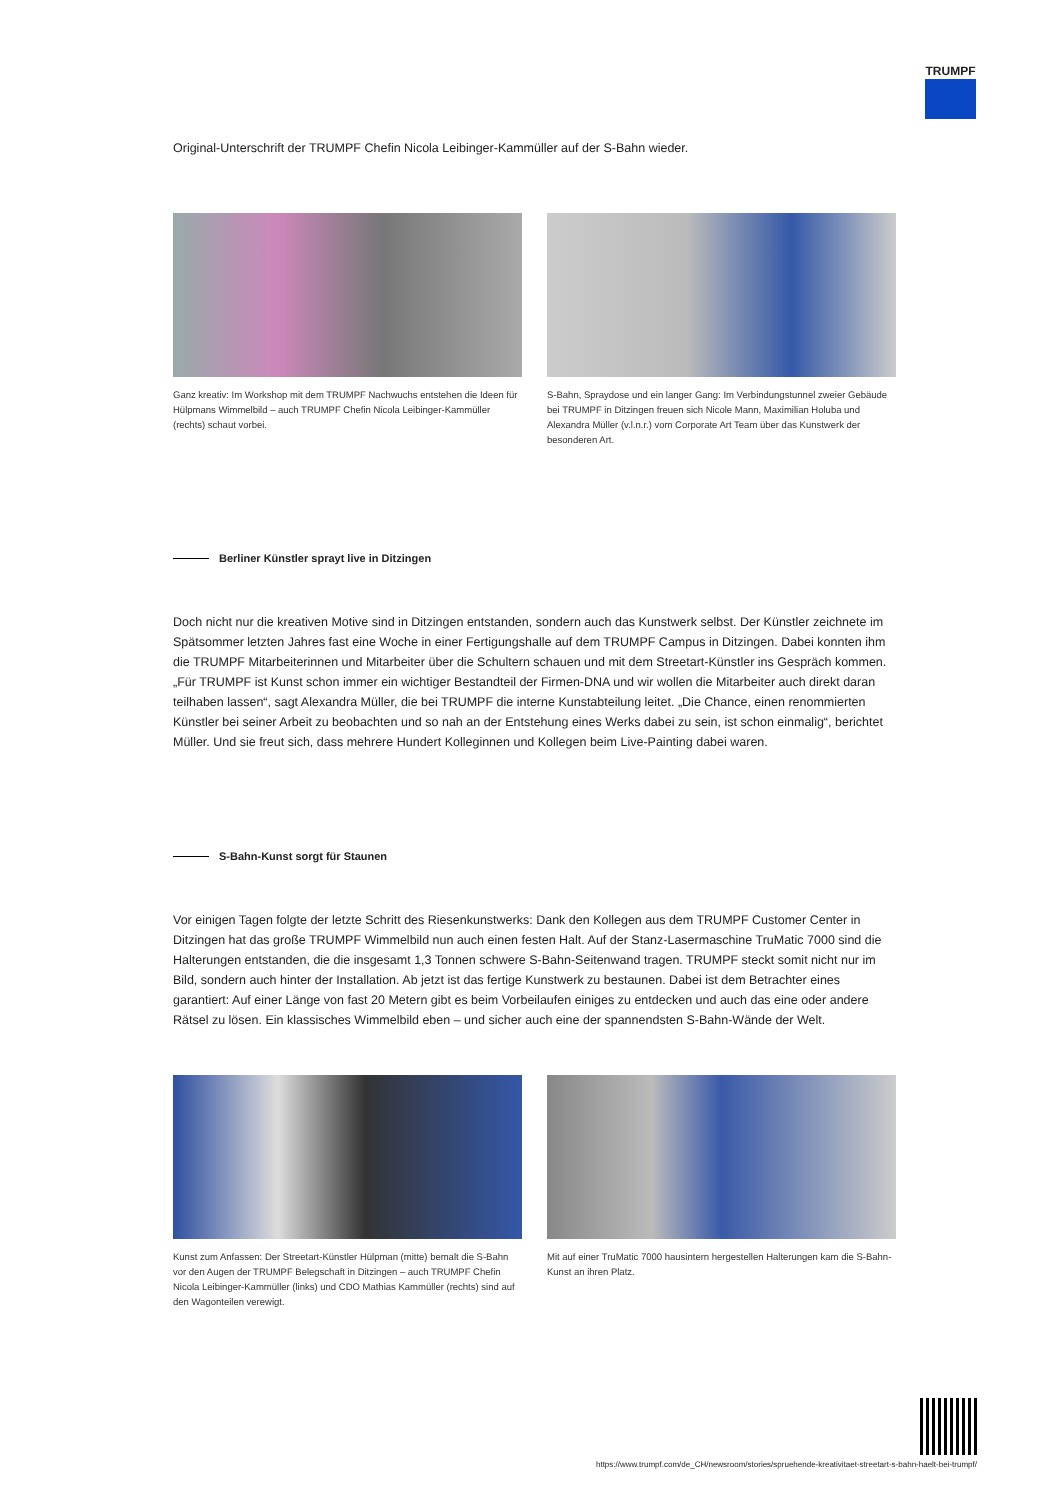TRUMPF
Original-Unterschrift der TRUMPF Chefin Nicola Leibinger-Kammüller auf der S-Bahn wieder.
Ganz kreativ: Im Workshop mit dem TRUMPF Nachwuchs entstehen die Ideen für Hülpmans Wimmelbild – auch TRUMPF Chefin Nicola Leibinger-Kammüller (rechts) schaut vorbei.
S-Bahn, Spraydose und ein langer Gang: Im Verbindungstunnel zweier Gebäude bei TRUMPF in Ditzingen freuen sich Nicole Mann, Maximilian Holuba und Alexandra Müller (v.l.n.r.) vom Corporate Art Team über das Kunstwerk der besonderen Art.
Berliner Künstler sprayt live in Ditzingen
Doch nicht nur die kreativen Motive sind in Ditzingen entstanden, sondern auch das Kunstwerk selbst. Der Künstler zeichnete im Spätsommer letzten Jahres fast eine Woche in einer Fertigungshalle auf dem TRUMPF Campus in Ditzingen. Dabei konnten ihm die TRUMPF Mitarbeiterinnen und Mitarbeiter über die Schultern schauen und mit dem Streetart-Künstler ins Gespräch kommen. „Für TRUMPF ist Kunst schon immer ein wichtiger Bestandteil der Firmen-DNA und wir wollen die Mitarbeiter auch direkt daran teilhaben lassen“, sagt Alexandra Müller, die bei TRUMPF die interne Kunstabteilung leitet. „Die Chance, einen renommierten Künstler bei seiner Arbeit zu beobachten und so nah an der Entstehung eines Werks dabei zu sein, ist schon einmalig“, berichtet Müller. Und sie freut sich, dass mehrere Hundert Kolleginnen und Kollegen beim Live-Painting dabei waren.
S-Bahn-Kunst sorgt für Staunen
Vor einigen Tagen folgte der letzte Schritt des Riesenkunstwerks: Dank den Kollegen aus dem TRUMPF Customer Center in Ditzingen hat das große TRUMPF Wimmelbild nun auch einen festen Halt. Auf der Stanz-Lasermaschine TruMatic 7000 sind die Halterungen entstanden, die die insgesamt 1,3 Tonnen schwere S-Bahn-Seitenwand tragen. TRUMPF steckt somit nicht nur im Bild, sondern auch hinter der Installation. Ab jetzt ist das fertige Kunstwerk zu bestaunen. Dabei ist dem Betrachter eines garantiert: Auf einer Länge von fast 20 Metern gibt es beim Vorbeilaufen einiges zu entdecken und auch das eine oder andere Rätsel zu lösen. Ein klassisches Wimmelbild eben – und sicher auch eine der spannendsten S-Bahn-Wände der Welt.
Kunst zum Anfassen: Der Streetart-Künstler Hülpman (mitte) bemalt die S-Bahn vor den Augen der TRUMPF Belegschaft in Ditzingen – auch TRUMPF Chefin Nicola Leibinger-Kammüller (links) und CDO Mathias Kammüller (rechts) sind auf den Wagonteilen verewigt.
Mit auf einer TruMatic 7000 hausintern hergestellen Halterungen kam die S-Bahn-Kunst an ihren Platz.
https://www.trumpf.com/de_CH/newsroom/stories/spruehende-kreativitaet-streetart-s-bahn-haelt-bei-trumpf/